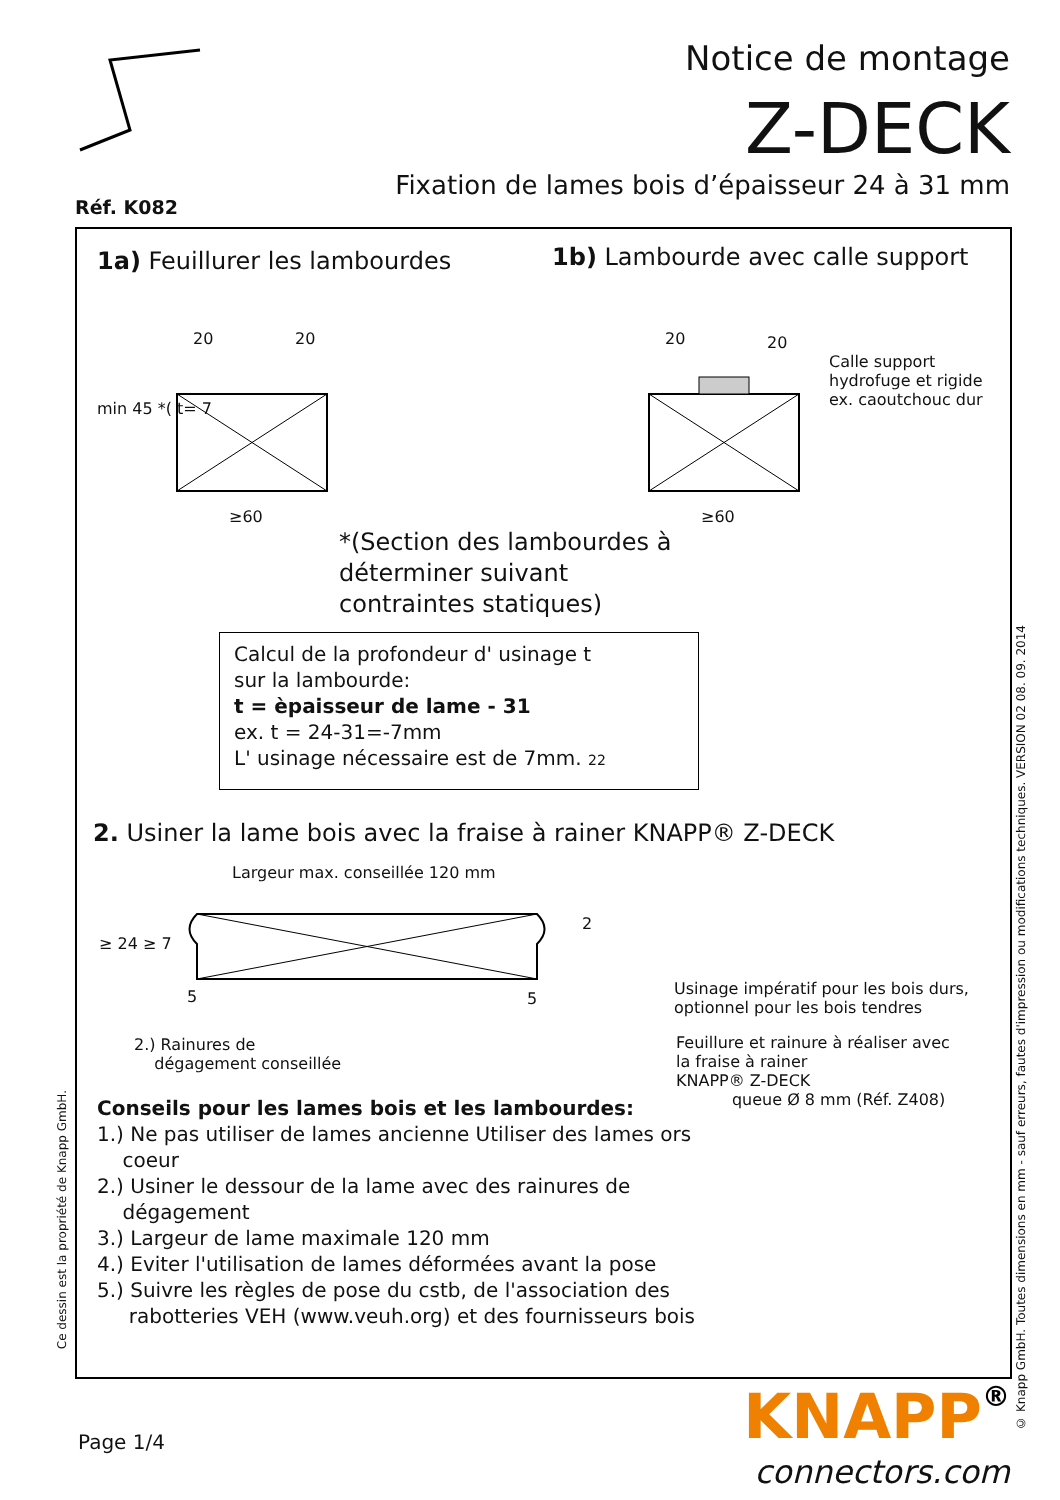Notice de montage
Z-DECK
Fixation de lames bois d’épaisseur 24 à 31 mm
Réf. K082
1a) Feuillurer les lambourdes
1b) Lambourde avec calle support
20 20 20 20
min 45 *( t= 7
≥60 ≥60
Calle support
hydrofuge et rigide
ex. caoutchouc dur
*(Section des lambourdes à
déterminer suivant
contraintes statiques)
Calcul de la profondeur d' usinage t
sur la lambourde:
t = èpaisseur de lame - 31
ex. t = 24-31=-7mm
L' usinage nécessaire est de 7mm. 22
2. Usiner la lame bois avec la fraise à rainer KNAPP® Z-DECK
Largeur max. conseillée 120 mm
≥ 24 ≥ 7
2
5 5
Usinage impératif pour les bois durs,
optionnel pour les bois tendres
2.) Rainures de
dégagement conseillée
Feuillure et rainure à réaliser avec
la fraise à rainer
KNAPP® Z-DECK
queue Ø 8 mm (Réf. Z408)
Conseils pour les lames bois et les lambourdes:
1.) Ne pas utiliser de lames ancienne Utiliser des lames ors
coeur
2.) Usiner le dessour de la lame avec des rainures de
dégagement
3.) Largeur de lame maximale 120 mm
4.) Eviter l'utilisation de lames déformées avant la pose
5.) Suivre les règles de pose du cstb, de l'association des
rabotteries VEH (www.veuh.org) et des fournisseurs bois
Ce dessin est la propriété de Knapp GmbH.
© Knapp GmbH. Toutes dimensions en mm - sauf erreurs, fautes d'impression ou modifications techniques. VERSION 02 08. 09. 2014
Page 1/4
KNAPP®
connectors.com